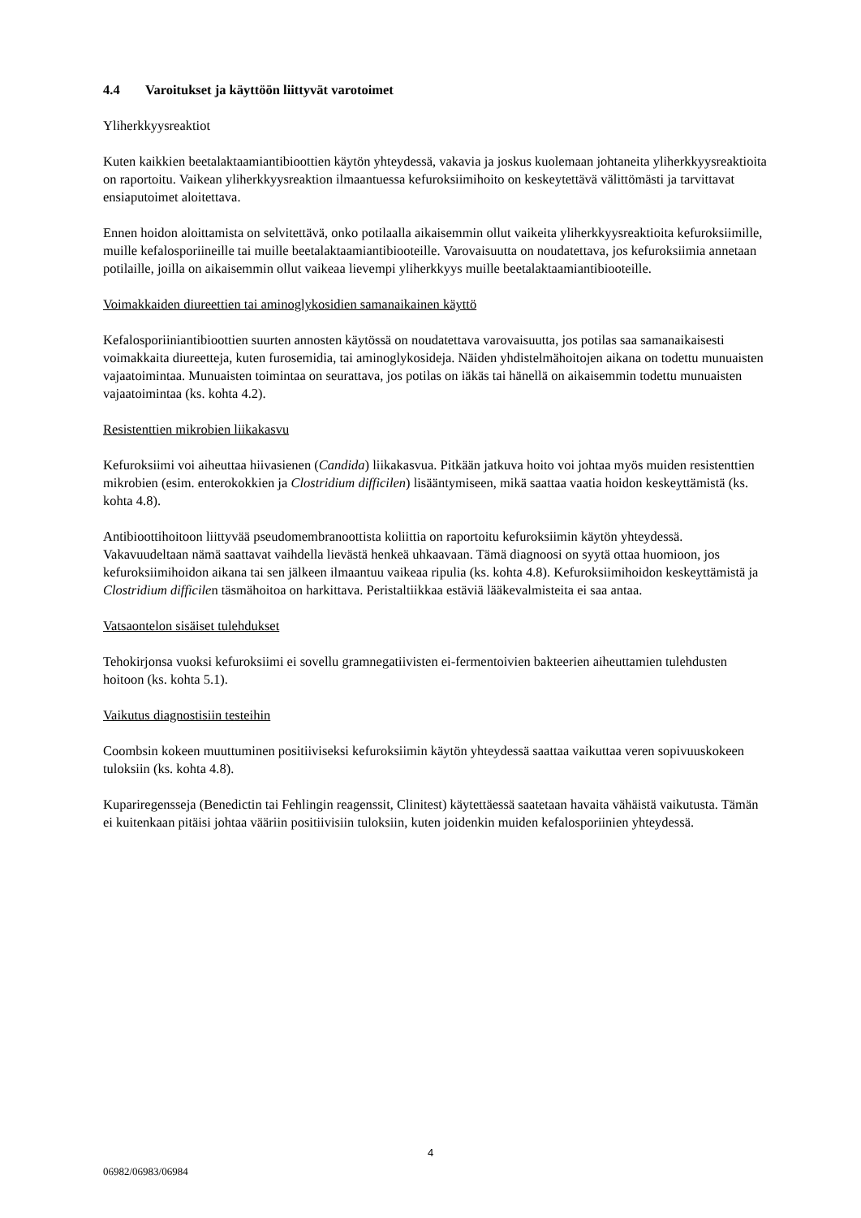4.4 Varoitukset ja käyttöön liittyvät varotoimet
Yliherkkyysreaktiot
Kuten kaikkien beetalaktaamiantibioottien käytön yhteydessä, vakavia ja joskus kuolemaan johtaneita yliherkkyysreaktioita on raportoitu. Vaikean yliherkkyysreaktion ilmaantuessa kefuroksiimihoito on keskeytettävä välittömästi ja tarvittavat ensiaputoimet aloitettava.
Ennen hoidon aloittamista on selvitettävä, onko potilaalla aikaisemmin ollut vaikeita yliherkkyysreaktioita kefuroksiimille, muille kefalosporiineille tai muille beetalaktaamiantibiooteille. Varovaisuutta on noudatettava, jos kefuroksiimia annetaan potilaille, joilla on aikaisemmin ollut vaikeaa lievempi yliherkkyys muille beetalaktaamiantibiooteille.
Voimakkaiden diureettien tai aminoglykosidien samanaikainen käyttö
Kefalosporiiniantibioottien suurten annosten käytössä on noudatettava varovaisuutta, jos potilas saa samanaikaisesti voimakkaita diureetteja, kuten furosemidia, tai aminoglykosideja. Näiden yhdistelmähoitojen aikana on todettu munuaisten vajaatoimintaa. Munuaisten toimintaa on seurattava, jos potilas on iäkäs tai hänellä on aikaisemmin todettu munuaisten vajaatoimintaa (ks. kohta 4.2).
Resistenttien mikrobien liikakasvu
Kefuroksiimi voi aiheuttaa hiivasienen (Candida) liikakasvua. Pitkään jatkuva hoito voi johtaa myös muiden resistenttien mikrobien (esim. enterokokkien ja Clostridium difficilen) lisääntymiseen, mikä saattaa vaatia hoidon keskeyttämistä (ks. kohta 4.8).
Antibioottihoitoon liittyvää pseudomembranoottista koliittia on raportoitu kefuroksiimin käytön yhteydessä. Vakavuudeltaan nämä saattavat vaihdella lievästä henkeä uhkaavaan. Tämä diagnoosi on syytä ottaa huomioon, jos kefuroksiimihoidon aikana tai sen jälkeen ilmaantuu vaikeaa ripulia (ks. kohta 4.8). Kefuroksiimihoidon keskeyttämistä ja Clostridium difficilen täsmähoitoa on harkittava. Peristaltiikkaa estäviä lääkevalmisteita ei saa antaa.
Vatsaontelon sisäiset tulehdukset
Tehokirjonsa vuoksi kefuroksiimi ei sovellu gramnegatiivisten ei-fermentoivien bakteerien aiheuttamien tulehdusten hoitoon (ks. kohta 5.1).
Vaikutus diagnostisiin testeihin
Coombsin kokeen muuttuminen positiiviseksi kefuroksiimin käytön yhteydessä saattaa vaikuttaa veren sopivuuskokeen tuloksiin (ks. kohta 4.8).
Kupariregensseja (Benedictin tai Fehlingin reagenssit, Clinitest) käytettäessä saatetaan havaita vähäistä vaikutusta. Tämän ei kuitenkaan pitäisi johtaa vääriin positiivisiin tuloksiin, kuten joidenkin muiden kefalosporiinien yhteydessä.
4
06982/06983/06984